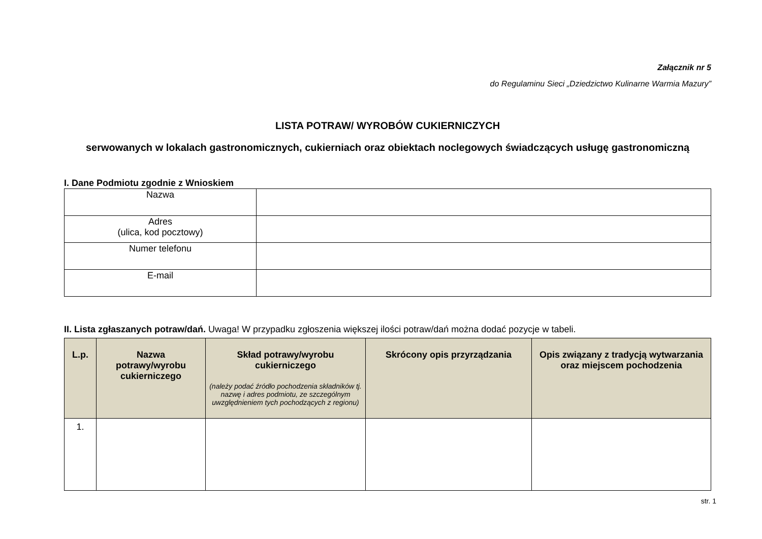Załącznik nr 5
do Regulaminu Sieci „Dziedzictwo Kulinarne Warmia Mazury”
LISTA POTRAW/ WYROBÓW CUKIERNICZYCH
serwowanych w lokalach gastronomicznych, cukierniach oraz obiektach noclegowych świadczących usługę gastronomiczną
I. Dane Podmiotu zgodnie z Wnioskiem
| Nazwa | |
| Adres (ulica, kod pocztowy) | |
| Numer telefonu | |
| E-mail | |
II. Lista zgłaszanych potraw/dań. Uwaga! W przypadku zgłoszenia większej ilości potraw/dań można dodać pozycje w tabeli.
| L.p. | Nazwa potrawy/wyrobu cukierniczego | Skład potrawy/wyrobu cukierniczego (należy podać źródło pochodzenia składników tj. nazwę i adres podmiotu, ze szczególnym uwzględnieniem tych pochodzących z regionu) | Skrócony opis przyrządzania | Opis związany z tradycją wytwarzania oraz miejscem pochodzenia |
| --- | --- | --- | --- | --- |
| 1. | | | | |
str. 1